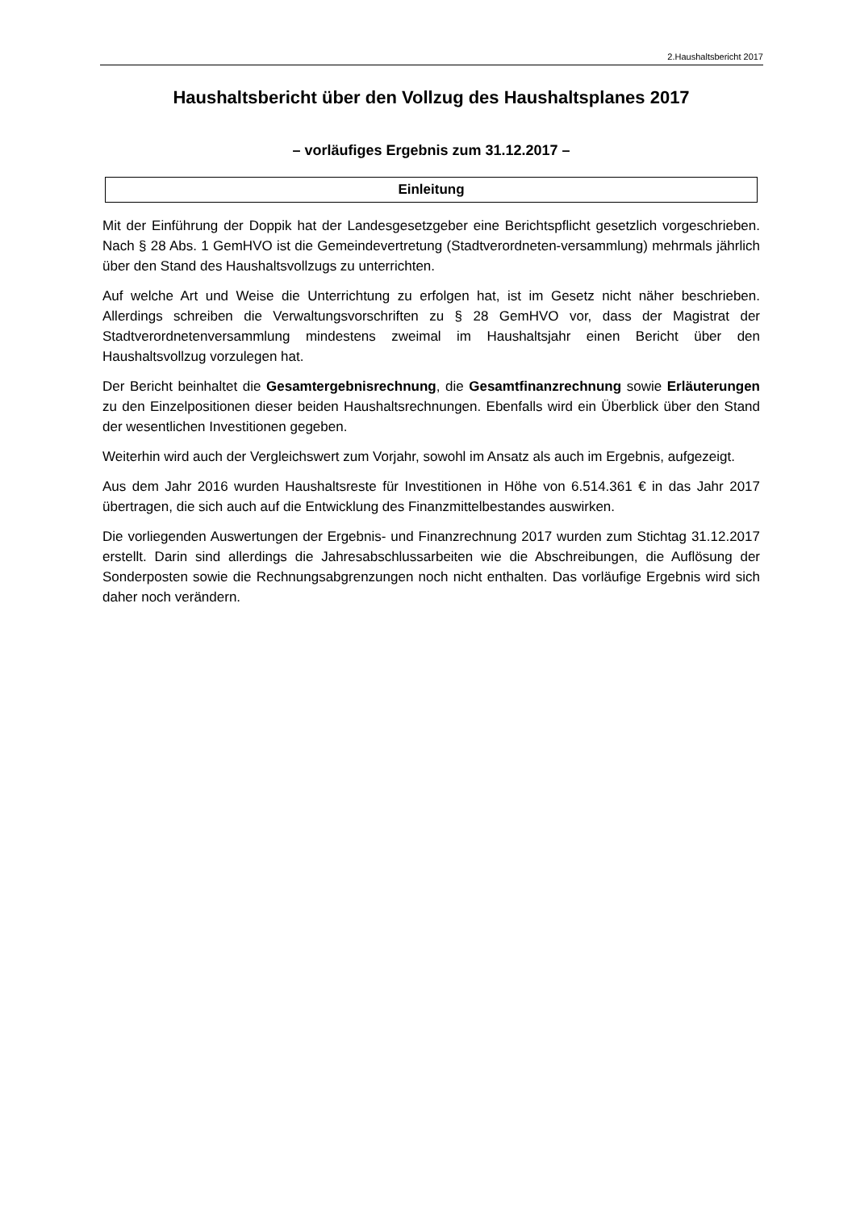2.Haushaltsbericht 2017
Haushaltsbericht über den Vollzug des Haushaltsplanes 2017
– vorläufiges Ergebnis zum 31.12.2017 –
Einleitung
Mit der Einführung der Doppik hat der Landesgesetzgeber eine Berichtspflicht gesetzlich vorgeschrieben. Nach § 28 Abs. 1 GemHVO ist die Gemeindevertretung (Stadtverordneten-versammlung) mehrmals jährlich über den Stand des Haushaltsvollzugs zu unterrichten.
Auf welche Art und Weise die Unterrichtung zu erfolgen hat, ist im Gesetz nicht näher beschrieben. Allerdings schreiben die Verwaltungsvorschriften zu § 28 GemHVO vor, dass der Magistrat der Stadtverordnetenversammlung mindestens zweimal im Haushaltsjahr einen Bericht über den Haushaltsvollzug vorzulegen hat.
Der Bericht beinhaltet die Gesamtergebnisrechnung, die Gesamtfinanzrechnung sowie Erläuterungen zu den Einzelpositionen dieser beiden Haushaltsrechnungen. Ebenfalls wird ein Überblick über den Stand der wesentlichen Investitionen gegeben.
Weiterhin wird auch der Vergleichswert zum Vorjahr, sowohl im Ansatz als auch im Ergebnis, aufgezeigt.
Aus dem Jahr 2016 wurden Haushaltsreste für Investitionen in Höhe von 6.514.361 € in das Jahr 2017 übertragen, die sich auch auf die Entwicklung des Finanzmittelbestandes auswirken.
Die vorliegenden Auswertungen der Ergebnis- und Finanzrechnung 2017 wurden zum Stichtag 31.12.2017 erstellt. Darin sind allerdings die Jahresabschlussarbeiten wie die Abschreibungen, die Auflösung der Sonderposten sowie die Rechnungsabgrenzungen noch nicht enthalten. Das vorläufige Ergebnis wird sich daher noch verändern.